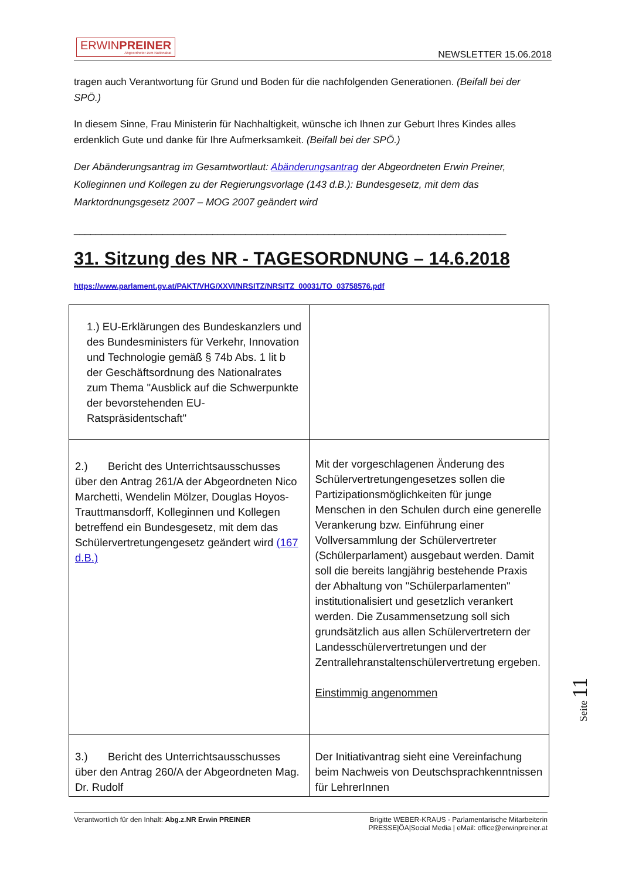ERWINPREINER
Abgeordneter zum Nationalrat
NEWSLETTER 15.06.2018
tragen auch Verantwortung für Grund und Boden für die nachfolgenden Generationen. (Beifall bei der SPÖ.)
In diesem Sinne, Frau Ministerin für Nachhaltigkeit, wünsche ich Ihnen zur Geburt Ihres Kindes alles erdenklich Gute und danke für Ihre Aufmerksamkeit. (Beifall bei der SPÖ.)
Der Abänderungsantrag im Gesamtwortlaut: Abänderungsantrag der Abgeordneten Erwin Preiner, Kolleginnen und Kollegen zu der Regierungsvorlage (143 d.B.): Bundesgesetz, mit dem das Marktordnungsgesetz 2007 – MOG 2007 geändert wird
______________________________________________________________________________
31. Sitzung des NR - TAGESORDNUNG – 14.6.2018
https://www.parlament.gv.at/PAKT/VHG/XXVI/NRSITZ/NRSITZ_00031/TO_03758576.pdf
| 1.) EU-Erklärungen des Bundeskanzlers und des Bundesministers für Verkehr, Innovation und Technologie gemäß § 74b Abs. 1 lit b der Geschäftsordnung des Nationalrates zum Thema "Ausblick auf die Schwerpunkte der bevorstehenden EU-Ratspräsidentschaft" | |
| 2.) Bericht des Unterrichtsausschusses über den Antrag 261/A der Abgeordneten Nico Marchetti, Wendelin Mölzer, Douglas Hoyos-Trauttmansdorff, Kolleginnen und Kollegen betreffend ein Bundesgesetz, mit dem das Schülervertretungengesetz geändert wird (167 d.B.) | Mit der vorgeschlagenen Änderung des Schülervertretungengesetzes sollen die Partizipationsmöglichkeiten für junge Menschen in den Schulen durch eine generelle Verankerung bzw. Einführung einer Vollversammlung der Schülervertreter (Schülerparlament) ausgebaut werden. Damit soll die bereits langjährig bestehende Praxis der Abhaltung von "Schülerparlamenten" institutionalisiert und gesetzlich verankert werden. Die Zusammensetzung soll sich grundsätzlich aus allen Schülervertretern der Landesschülervertretungen und der Zentrallehranstaltenschülervertretung ergeben. Einstimmig angenommen |
| 3.) Bericht des Unterrichtsausschusses über den Antrag 260/A der Abgeordneten Mag. Dr. Rudolf | Der Initiativantrag sieht eine Vereinfachung beim Nachweis von Deutschsprachkenntnissen für LehrerInnen |
Seite 11
Verantwortlich für den Inhalt: Abg.z.NR Erwin PREINER
Brigitte WEBER-KRAUS - Parlamentarische Mitarbeiterin
PRESSE|ÖA|Social Media | eMail: office@erwinpreiner.at